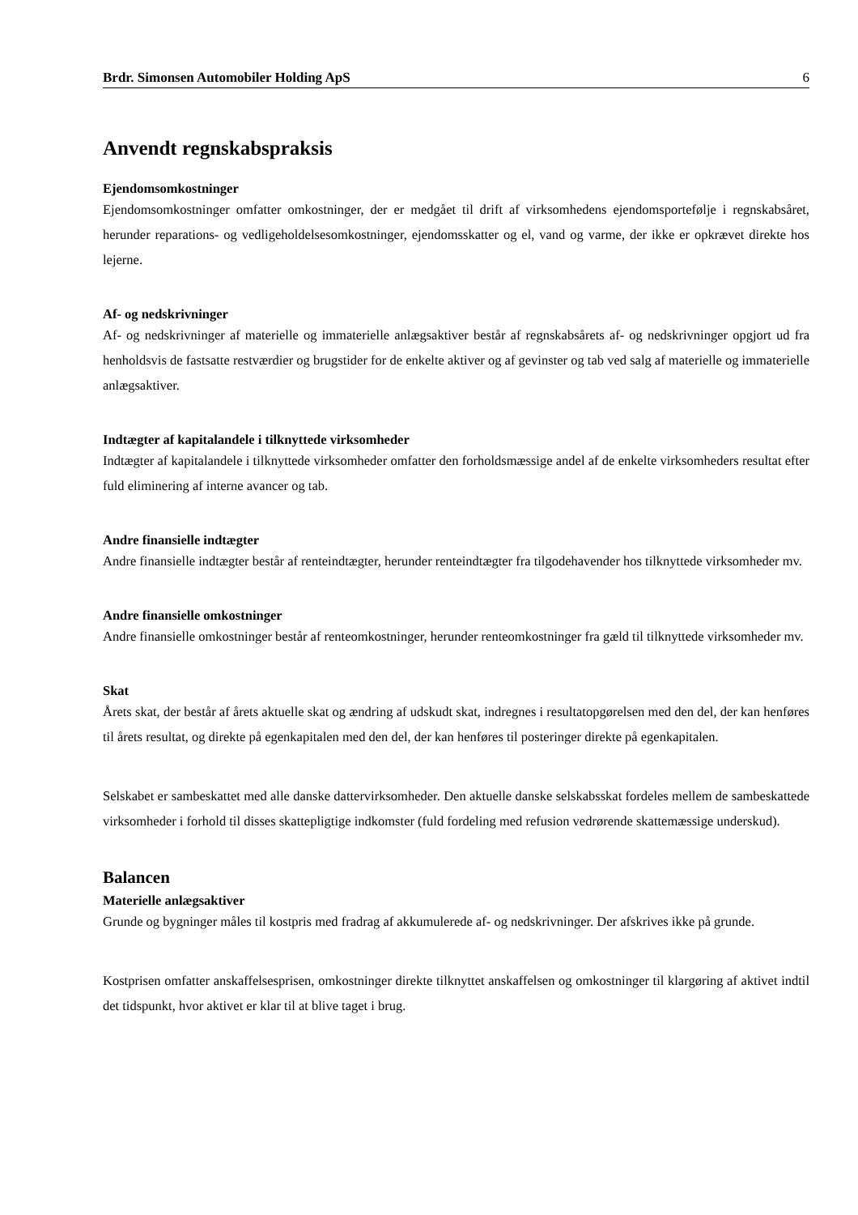Brdr. Simonsen Automobiler Holding ApS 6
Anvendt regnskabspraksis
Ejendomsomkostninger
Ejendomsomkostninger omfatter omkostninger, der er medgået til drift af virksomhedens ejendomsportefølje i regnskabsåret, herunder reparations- og vedligeholdelsesomkostninger, ejendomsskatter og el, vand og varme, der ikke er opkrævet direkte hos lejerne.
Af- og nedskrivninger
Af- og nedskrivninger af materielle og immaterielle anlægsaktiver består af regnskabsårets af- og nedskrivninger opgjort ud fra henholdsvis de fastsatte restværdier og brugstider for de enkelte aktiver og af gevinster og tab ved salg af materielle og immaterielle anlægsaktiver.
Indtægter af kapitalandele i tilknyttede virksomheder
Indtægter af kapitalandele i tilknyttede virksomheder omfatter den forholdsmæssige andel af de enkelte virksomheders resultat efter fuld eliminering af interne avancer og tab.
Andre finansielle indtægter
Andre finansielle indtægter består af renteindtægter, herunder renteindtægter fra tilgodehavender hos tilknyttede virksomheder mv.
Andre finansielle omkostninger
Andre finansielle omkostninger består af renteomkostninger, herunder renteomkostninger fra gæld til tilknyttede virksomheder mv.
Skat
Årets skat, der består af årets aktuelle skat og ændring af udskudt skat, indregnes i resultatopgørelsen med den del, der kan henføres til årets resultat, og direkte på egenkapitalen med den del, der kan henføres til posteringer direkte på egenkapitalen.
Selskabet er sambeskattet med alle danske dattervirksomheder. Den aktuelle danske selskabsskat fordeles mellem de sambeskattede virksomheder i forhold til disses skattepligtige indkomster (fuld fordeling med refusion vedrørende skattemæssige underskud).
Balancen
Materielle anlægsaktiver
Grunde og bygninger måles til kostpris med fradrag af akkumulerede af- og nedskrivninger. Der afskrives ikke på grunde.
Kostprisen omfatter anskaffelsesprisen, omkostninger direkte tilknyttet anskaffelsen og omkostninger til klargøring af aktivet indtil det tidspunkt, hvor aktivet er klar til at blive taget i brug.